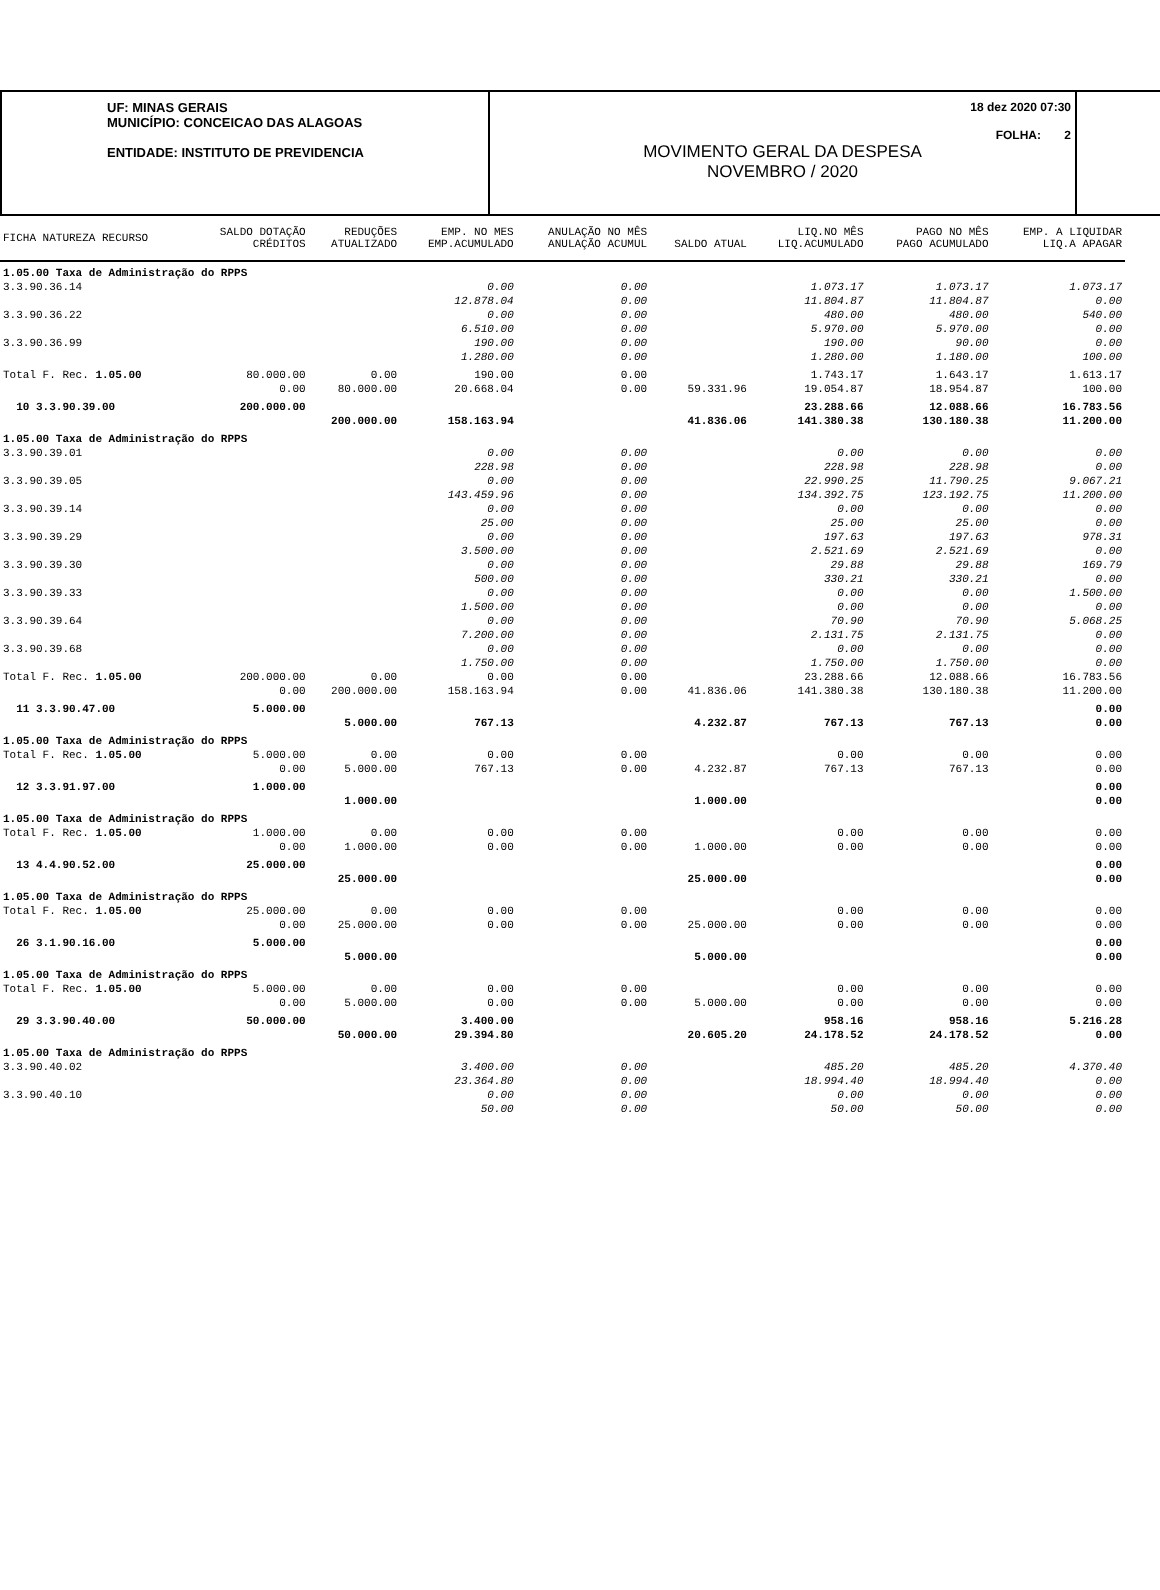UF: MINAS GERAIS
MUNICÍPIO: CONCEICAO DAS ALAGOAS
ENTIDADE: INSTITUTO DE PREVIDENCIA
18 dez 2020 07:30
FOLHA: 2
MOVIMENTO GERAL DA DESPESA
NOVEMBRO / 2020
| FICHA NATUREZA RECURSO | SALDO DOTAÇÃO CRÉDITOS | REDUÇÕES ATUALIZADO | EMP. NO MES EMP.ACUMULADO | ANULAÇÃO NO MÊS ANULAÇÃO ACUMUL | SALDO ATUAL | LIQ.NO MÊS LIQ.ACUMULADO | PAGO NO MÊS PAGO ACUMULADO | EMP. A LIQUIDAR LIQ.A APAGAR |
| --- | --- | --- | --- | --- | --- | --- | --- | --- |
| 1.05.00 Taxa de Administração do RPPS | | | | | | | | |
| 3.3.90.36.14 | | | 0.00 | 0.00 | | 1.073.17 | 1.073.17 | 1.073.17 |
| | | | 12.878.04 | 0.00 | | 11.804.87 | 11.804.87 | 0.00 |
| 3.3.90.36.22 | | | 0.00 | 0.00 | | 480.00 | 480.00 | 540.00 |
| | | | 6.510.00 | 0.00 | | 5.970.00 | 5.970.00 | 0.00 |
| 3.3.90.36.99 | | | 190.00 | 0.00 | | 190.00 | 90.00 | 0.00 |
| | | | 1.280.00 | 0.00 | | 1.280.00 | 1.180.00 | 100.00 |
| Total F. Rec. 1.05.00 | 80.000.00 | 0.00 | 190.00 | 0.00 | | 1.743.17 | 1.643.17 | 1.613.17 |
| | 0.00 | 80.000.00 | 20.668.04 | 0.00 | 59.331.96 | 19.054.87 | 18.954.87 | 100.00 |
| 10 3.3.90.39.00 | 200.000.00 | | | | | 23.288.66 | 12.088.66 | 16.783.56 |
| | | 200.000.00 | 158.163.94 | | 41.836.06 | 141.380.38 | 130.180.38 | 11.200.00 |
| 1.05.00 Taxa de Administração do RPPS | | | | | | | | |
| 3.3.90.39.01 | | | 0.00 | 0.00 | | 0.00 | 0.00 | 0.00 |
| | | | 228.98 | 0.00 | | 228.98 | 228.98 | 0.00 |
| 3.3.90.39.05 | | | 0.00 | 0.00 | | 22.990.25 | 11.790.25 | 9.067.21 |
| | | | 143.459.96 | 0.00 | | 134.392.75 | 123.192.75 | 11.200.00 |
| 3.3.90.39.14 | | | 0.00 | 0.00 | | 0.00 | 0.00 | 0.00 |
| | | | 25.00 | 0.00 | | 25.00 | 25.00 | 0.00 |
| 3.3.90.39.29 | | | 0.00 | 0.00 | | 197.63 | 197.63 | 978.31 |
| | | | 3.500.00 | 0.00 | | 2.521.69 | 2.521.69 | 0.00 |
| 3.3.90.39.30 | | | 0.00 | 0.00 | | 29.88 | 29.88 | 169.79 |
| | | | 500.00 | 0.00 | | 330.21 | 330.21 | 0.00 |
| 3.3.90.39.33 | | | 0.00 | 0.00 | | 0.00 | 0.00 | 1.500.00 |
| | | | 1.500.00 | 0.00 | | 0.00 | 0.00 | 0.00 |
| 3.3.90.39.64 | | | 0.00 | 0.00 | | 70.90 | 70.90 | 5.068.25 |
| | | | 7.200.00 | 0.00 | | 2.131.75 | 2.131.75 | 0.00 |
| 3.3.90.39.68 | | | 0.00 | 0.00 | | 0.00 | 0.00 | 0.00 |
| | | | 1.750.00 | 0.00 | | 1.750.00 | 1.750.00 | 0.00 |
| Total F. Rec. 1.05.00 | 200.000.00 | 0.00 | 0.00 | 0.00 | | 23.288.66 | 12.088.66 | 16.783.56 |
| | 0.00 | 200.000.00 | 158.163.94 | 0.00 | 41.836.06 | 141.380.38 | 130.180.38 | 11.200.00 |
| 11 3.3.90.47.00 | 5.000.00 | | | | | | | 0.00 |
| | | 5.000.00 | 767.13 | | 4.232.87 | 767.13 | 767.13 | 0.00 |
| 1.05.00 Taxa de Administração do RPPS | | | | | | | | |
| Total F. Rec. 1.05.00 | 5.000.00 | 0.00 | 0.00 | 0.00 | | 0.00 | 0.00 | 0.00 |
| | 0.00 | 5.000.00 | 767.13 | 0.00 | 4.232.87 | 767.13 | 767.13 | 0.00 |
| 12 3.3.91.97.00 | 1.000.00 | | | | | | | 0.00 |
| | | 1.000.00 | | | 1.000.00 | | | 0.00 |
| 1.05.00 Taxa de Administração do RPPS | | | | | | | | |
| Total F. Rec. 1.05.00 | 1.000.00 | 0.00 | 0.00 | 0.00 | | 0.00 | 0.00 | 0.00 |
| | 0.00 | 1.000.00 | 0.00 | 0.00 | 1.000.00 | 0.00 | 0.00 | 0.00 |
| 13 4.4.90.52.00 | 25.000.00 | | | | | | | 0.00 |
| | | 25.000.00 | | | 25.000.00 | | | 0.00 |
| 1.05.00 Taxa de Administração do RPPS | | | | | | | | |
| Total F. Rec. 1.05.00 | 25.000.00 | 0.00 | 0.00 | 0.00 | | 0.00 | 0.00 | 0.00 |
| | 0.00 | 25.000.00 | 0.00 | 0.00 | 25.000.00 | 0.00 | 0.00 | 0.00 |
| 26 3.1.90.16.00 | 5.000.00 | | | | | | | 0.00 |
| | | 5.000.00 | | | 5.000.00 | | | 0.00 |
| 1.05.00 Taxa de Administração do RPPS | | | | | | | | |
| Total F. Rec. 1.05.00 | 5.000.00 | 0.00 | 0.00 | 0.00 | | 0.00 | 0.00 | 0.00 |
| | 0.00 | 5.000.00 | 0.00 | 0.00 | 5.000.00 | 0.00 | 0.00 | 0.00 |
| 29 3.3.90.40.00 | 50.000.00 | | 3.400.00 | | | 958.16 | 958.16 | 5.216.28 |
| | | 50.000.00 | 29.394.80 | | 20.605.20 | 24.178.52 | 24.178.52 | 0.00 |
| 1.05.00 Taxa de Administração do RPPS | | | | | | | | |
| 3.3.90.40.02 | | | 3.400.00 | 0.00 | | 485.20 | 485.20 | 4.370.40 |
| | | | 23.364.80 | 0.00 | | 18.994.40 | 18.994.40 | 0.00 |
| 3.3.90.40.10 | | | 0.00 | 0.00 | | 0.00 | 0.00 | 0.00 |
| | | | 50.00 | 0.00 | | 50.00 | 50.00 | 0.00 |